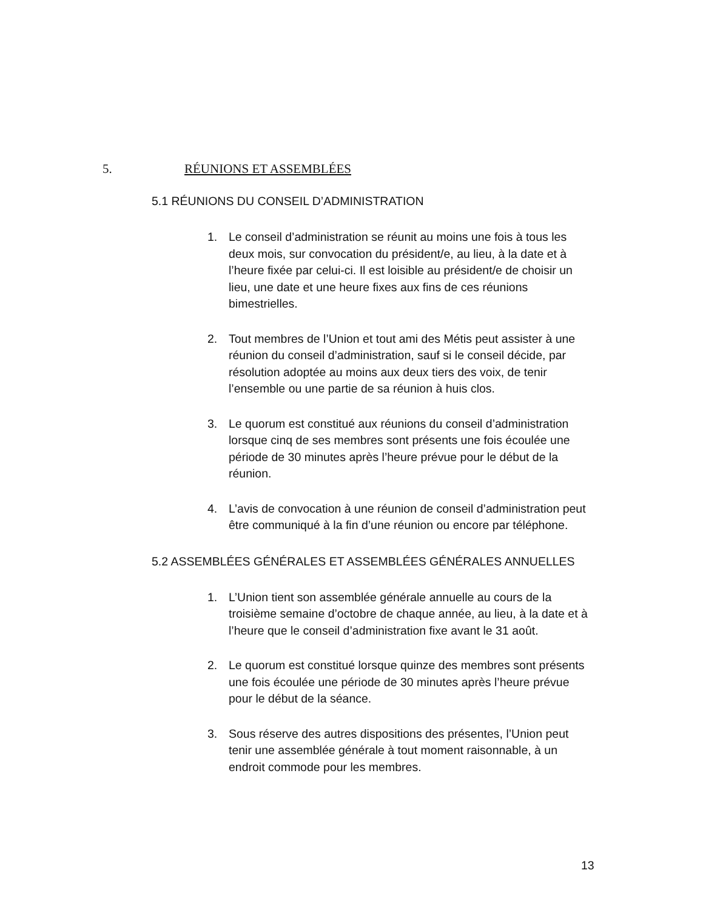5. RÉUNIONS ET ASSEMBLÉES
5.1 RÉUNIONS DU CONSEIL D’ADMINISTRATION
1. Le conseil d’administration se réunit au moins une fois à tous les deux mois, sur convocation du président/e, au lieu, à la date et à l’heure fixée par celui-ci. Il est loisible au président/e de choisir un lieu, une date et une heure fixes aux fins de ces réunions bimestrielles.
2. Tout membres de l’Union et tout ami des Métis peut assister à une réunion du conseil d’administration, sauf si le conseil décide, par résolution adoptée au moins aux deux tiers des voix, de tenir l’ensemble ou une partie de sa réunion à huis clos.
3. Le quorum est constitué aux réunions du conseil d’administration lorsque cinq de ses membres sont présents une fois écoulée une période de 30 minutes après l’heure prévue pour le début de la réunion.
4. L’avis de convocation à une réunion de conseil d’administration peut être communiqué à la fin d’une réunion ou encore par téléphone.
5.2 ASSEMBLÉES GÉNÉRALES ET ASSEMBLÉES GÉNÉRALES ANNUELLES
1. L’Union tient son assemblée générale annuelle au cours de la troisième semaine d’octobre de chaque année, au lieu, à la date et à l’heure que le conseil d’administration fixe avant le 31 août.
2. Le quorum est constitué lorsque quinze des membres sont présents une fois écoulée une période de 30 minutes après l’heure prévue pour le début de la séance.
3. Sous réserve des autres dispositions des présentes, l’Union peut tenir une assemblée générale à tout moment raisonnable, à un endroit commode pour les membres.
13